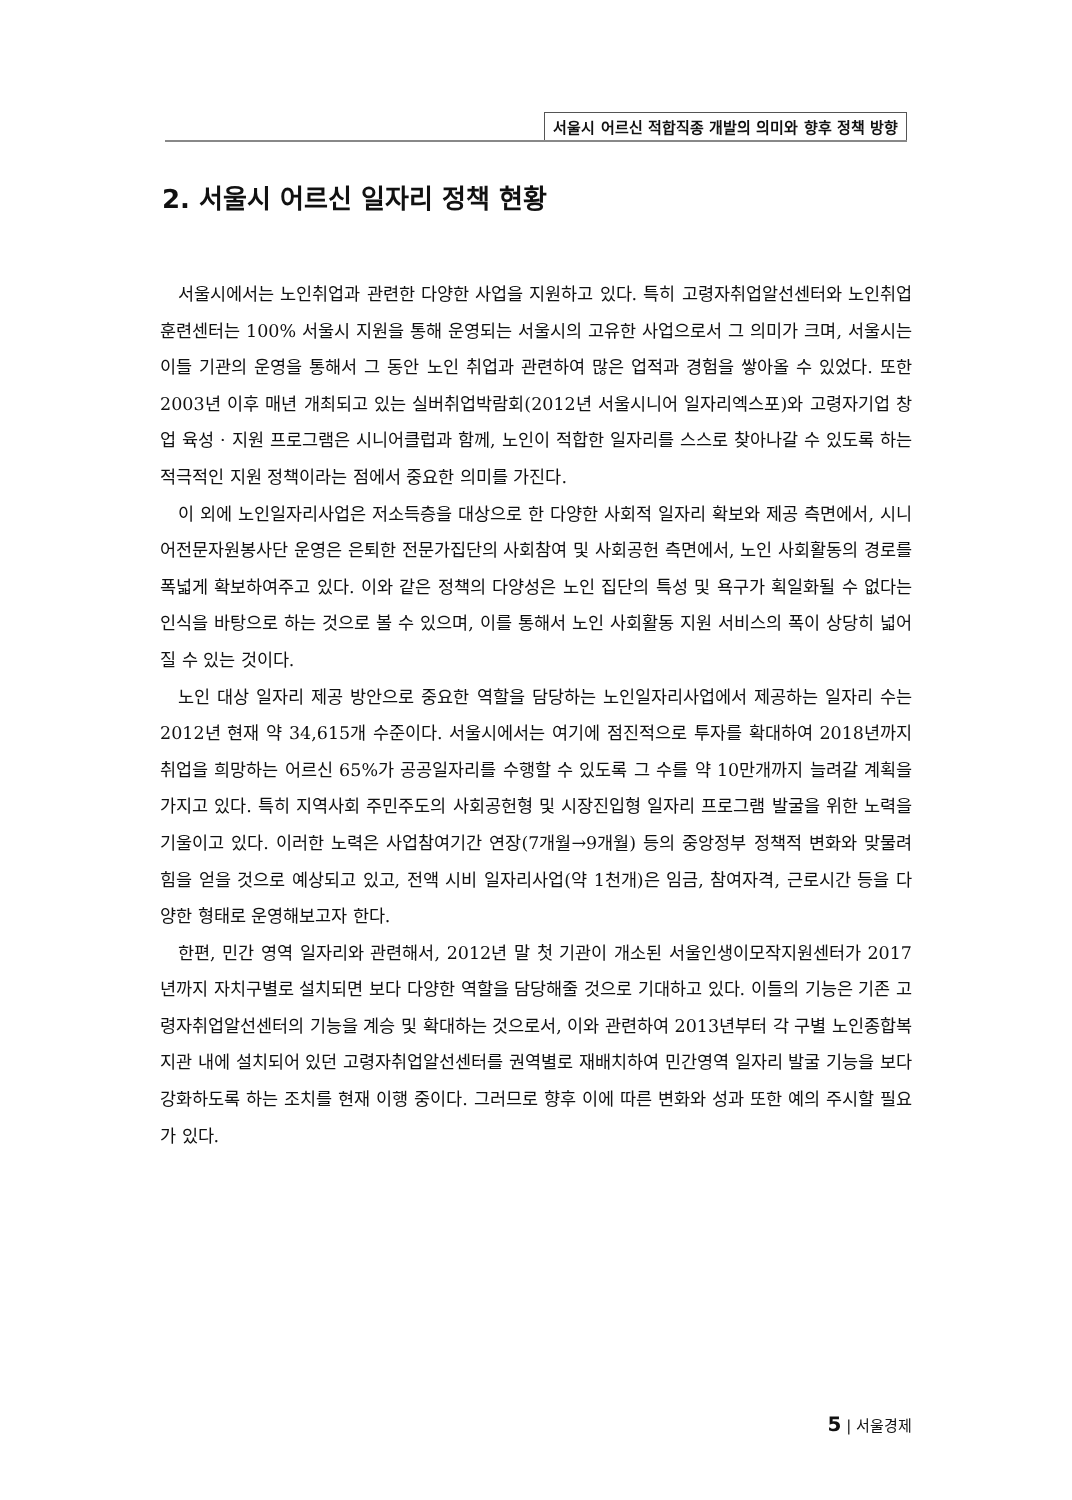서울시 어르신 적합직종 개발의 의미와 향후 정책 방향
2. 서울시 어르신 일자리 정책 현황
서울시에서는 노인취업과 관련한 다양한 사업을 지원하고 있다. 특히 고령자취업알선센터와 노인취업훈련센터는 100% 서울시 지원을 통해 운영되는 서울시의 고유한 사업으로서 그 의미가 크며, 서울시는 이들 기관의 운영을 통해서 그 동안 노인 취업과 관련하여 많은 업적과 경험을 쌓아올 수 있었다. 또한 2003년 이후 매년 개최되고 있는 실버취업박람회(2012년 서울시니어 일자리엑스포)와 고령자기업 창업 육성 · 지원 프로그램은 시니어클럽과 함께, 노인이 적합한 일자리를 스스로 찾아나갈 수 있도록 하는 적극적인 지원 정책이라는 점에서 중요한 의미를 가진다.
이 외에 노인일자리사업은 저소득층을 대상으로 한 다양한 사회적 일자리 확보와 제공 측면에서, 시니어전문자원봉사단 운영은 은퇴한 전문가집단의 사회참여 및 사회공헌 측면에서, 노인 사회활동의 경로를 폭넓게 확보하여주고 있다. 이와 같은 정책의 다양성은 노인 집단의 특성 및 욕구가 획일화될 수 없다는 인식을 바탕으로 하는 것으로 볼 수 있으며, 이를 통해서 노인 사회활동 지원 서비스의 폭이 상당히 넓어질 수 있는 것이다.
노인 대상 일자리 제공 방안으로 중요한 역할을 담당하는 노인일자리사업에서 제공하는 일자리 수는 2012년 현재 약 34,615개 수준이다. 서울시에서는 여기에 점진적으로 투자를 확대하여 2018년까지 취업을 희망하는 어르신 65%가 공공일자리를 수행할 수 있도록 그 수를 약 10만개까지 늘려갈 계획을 가지고 있다. 특히 지역사회 주민주도의 사회공헌형 및 시장진입형 일자리 프로그램 발굴을 위한 노력을 기울이고 있다. 이러한 노력은 사업참여기간 연장(7개월→9개월) 등의 중앙정부 정책적 변화와 맞물려 힘을 얻을 것으로 예상되고 있고, 전액 시비 일자리사업(약 1천개)은 임금, 참여자격, 근로시간 등을 다양한 형태로 운영해보고자 한다.
한편, 민간 영역 일자리와 관련해서, 2012년 말 첫 기관이 개소된 서울인생이모작지원센터가 2017년까지 자치구별로 설치되면 보다 다양한 역할을 담당해줄 것으로 기대하고 있다. 이들의 기능은 기존 고령자취업알선센터의 기능을 계승 및 확대하는 것으로서, 이와 관련하여 2013년부터 각 구별 노인종합복지관 내에 설치되어 있던 고령자취업알선센터를 권역별로 재배치하여 민간영역 일자리 발굴 기능을 보다 강화하도록 하는 조치를 현재 이행 중이다. 그러므로 향후 이에 따른 변화와 성과 또한 예의 주시할 필요가 있다.
5 | 서울경제